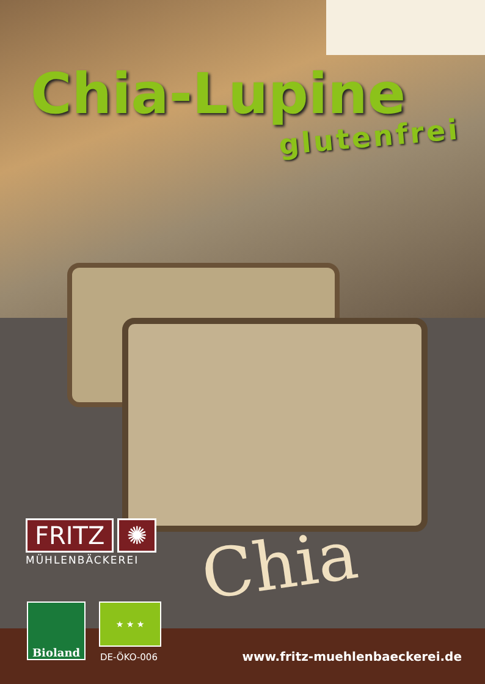Chia-Lupine
glutenfrei
FRITZ ✺
MÜHLENBÄCKEREI
Chia
Bioland ★ ★ ★
DE-ÖKO-006 www.fritz-muehlenbaeckerei.de